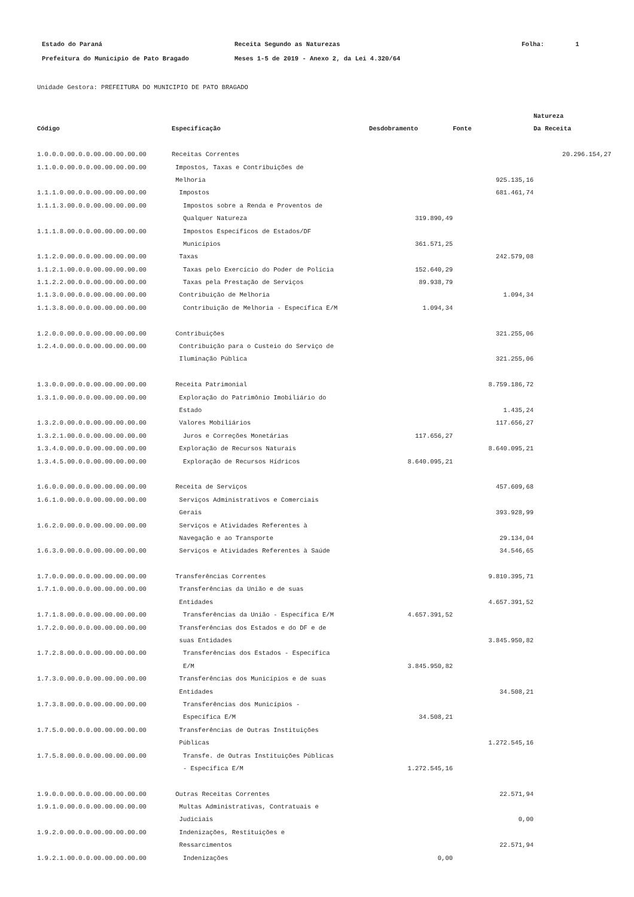| Estado do Paraná | Receita Segundo as Naturezas | Folha: | 1 |
| Prefeitura do Municipio de Pato Bragado | Meses 1-5 de 2019 - Anexo 2, da Lei 4.320/64 | | |
Unidade Gestora: PREFEITURA DO MUNICIPIO DE PATO BRAGADO
| | | | | Natureza |
| --- | --- | --- | --- | --- |
| Código | Especificação | Desdobramento | Fonte | Da Receita |
| 1.0.0.0.00.0.0.00.00.00.00.00 | Receitas Correntes | | | 20.296.154,27 |
| 1.1.0.0.00.0.0.00.00.00.00.00 | Impostos, Taxas e Contribuições de | | | |
| | Melhoria | | 925.135,16 | |
| 1.1.1.0.00.0.0.00.00.00.00.00 | Impostos | | 681.461,74 | |
| 1.1.1.3.00.0.0.00.00.00.00.00 | Impostos sobre a Renda e Proventos de | | | |
| | Qualquer Natureza | 319.890,49 | | |
| 1.1.1.8.00.0.0.00.00.00.00.00 | Impostos Específicos de Estados/DF | | | |
| | Municípios | 361.571,25 | | |
| 1.1.2.0.00.0.0.00.00.00.00.00 | Taxas | | 242.579,08 | |
| 1.1.2.1.00.0.0.00.00.00.00.00 | Taxas pelo Exercício do Poder de Polícia | 152.640,29 | | |
| 1.1.2.2.00.0.0.00.00.00.00.00 | Taxas pela Prestação de Serviços | 89.938,79 | | |
| 1.1.3.0.00.0.0.00.00.00.00.00 | Contribuição de Melhoria | | 1.094,34 | |
| 1.1.3.8.00.0.0.00.00.00.00.00 | Contribuição de Melhoria - Específica E/M | 1.094,34 | | |
| 1.2.0.0.00.0.0.00.00.00.00.00 | Contribuições | | 321.255,06 | |
| 1.2.4.0.00.0.0.00.00.00.00.00 | Contribuição para o Custeio do Serviço de | | | |
| | Iluminação Pública | | 321.255,06 | |
| 1.3.0.0.00.0.0.00.00.00.00.00 | Receita Patrimonial | | 8.759.186,72 | |
| 1.3.1.0.00.0.0.00.00.00.00.00 | Exploração do Patrimônio Imobiliário do | | | |
| | Estado | | 1.435,24 | |
| 1.3.2.0.00.0.0.00.00.00.00.00 | Valores Mobiliários | | 117.656,27 | |
| 1.3.2.1.00.0.0.00.00.00.00.00 | Juros e Correções Monetárias | 117.656,27 | | |
| 1.3.4.0.00.0.0.00.00.00.00.00 | Exploração de Recursos Naturais | | 8.640.095,21 | |
| 1.3.4.5.00.0.0.00.00.00.00.00 | Exploração de Recursos Hídricos | 8.640.095,21 | | |
| 1.6.0.0.00.0.0.00.00.00.00.00 | Receita de Serviços | | 457.609,68 | |
| 1.6.1.0.00.0.0.00.00.00.00.00 | Serviços Administrativos e Comerciais | | | |
| | Gerais | | 393.928,99 | |
| 1.6.2.0.00.0.0.00.00.00.00.00 | Serviços e Atividades Referentes à | | | |
| | Navegação e ao Transporte | | 29.134,04 | |
| 1.6.3.0.00.0.0.00.00.00.00.00 | Serviços e Atividades Referentes à Saúde | | 34.546,65 | |
| 1.7.0.0.00.0.0.00.00.00.00.00 | Transferências Correntes | | 9.810.395,71 | |
| 1.7.1.0.00.0.0.00.00.00.00.00 | Transferências da União e de suas | | | |
| | Entidades | | 4.657.391,52 | |
| 1.7.1.8.00.0.0.00.00.00.00.00 | Transferências da União - Específica E/M | 4.657.391,52 | | |
| 1.7.2.0.00.0.0.00.00.00.00.00 | Transferências dos Estados e do DF e de | | | |
| | suas Entidades | | 3.845.950,82 | |
| 1.7.2.8.00.0.0.00.00.00.00.00 | Transferências dos Estados - Específica | | | |
| | E/M | 3.845.950,82 | | |
| 1.7.3.0.00.0.0.00.00.00.00.00 | Transferências dos Municípios e de suas | | | |
| | Entidades | | 34.508,21 | |
| 1.7.3.8.00.0.0.00.00.00.00.00 | Transferências dos Municípios - | | | |
| | Específica E/M | 34.508,21 | | |
| 1.7.5.0.00.0.0.00.00.00.00.00 | Transferências de Outras Instituições | | | |
| | Públicas | | 1.272.545,16 | |
| 1.7.5.8.00.0.0.00.00.00.00.00 | Transfe. de Outras Instituições Públicas | | | |
| | - Específica E/M | 1.272.545,16 | | |
| 1.9.0.0.00.0.0.00.00.00.00.00 | Outras Receitas Correntes | | 22.571,94 | |
| 1.9.1.0.00.0.0.00.00.00.00.00 | Multas Administrativas, Contratuais e | | | |
| | Judiciais | | 0,00 | |
| 1.9.2.0.00.0.0.00.00.00.00.00 | Indenizações, Restituições e | | | |
| | Ressarcimentos | | 22.571,94 | |
| 1.9.2.1.00.0.0.00.00.00.00.00 | Indenizações | 0,00 | | |